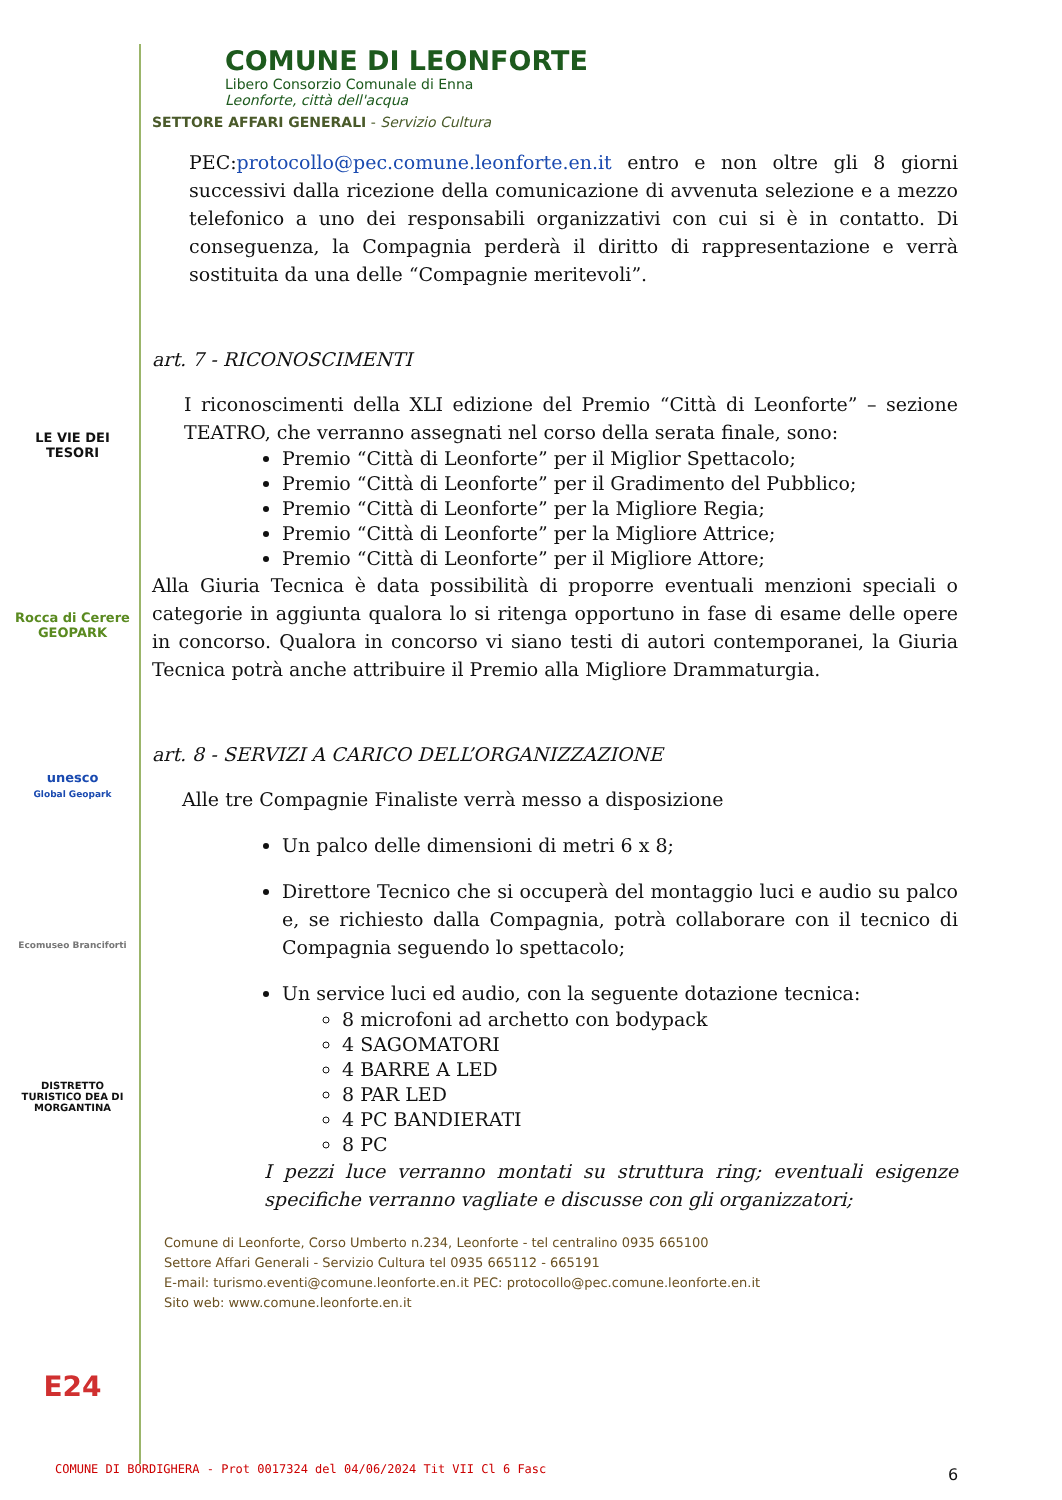LE VIE DEI TESORI
Rocca di Cerere GEOPARK
unesco
Global Geopark
Ecomuseo Branciforti
DISTRETTO TURISTICO DEA DI MORGANTINA
E24
COMUNE DI LEONFORTE
Libero Consorzio Comunale di Enna
Leonforte, città dell'acqua
SETTORE AFFARI GENERALI - Servizio Cultura
PEC:protocollo@pec.comune.leonforte.en.it entro e non oltre gli 8 giorni successivi dalla ricezione della comunicazione di avvenuta selezione e a mezzo telefonico a uno dei responsabili organizzativi con cui si è in contatto. Di conseguenza, la Compagnia perderà il diritto di rappresentazione e verrà sostituita da una delle “Compagnie meritevoli”.
art. 7 - RICONOSCIMENTI
I riconoscimenti della XLI edizione del Premio “Città di Leonforte” – sezione TEATRO, che verranno assegnati nel corso della serata finale, sono:
Premio “Città di Leonforte” per il Miglior Spettacolo;
Premio “Città di Leonforte” per il Gradimento del Pubblico;
Premio “Città di Leonforte” per la Migliore Regia;
Premio “Città di Leonforte” per la Migliore Attrice;
Premio “Città di Leonforte” per il Migliore Attore;
Alla Giuria Tecnica è data possibilità di proporre eventuali menzioni speciali o categorie in aggiunta qualora lo si ritenga opportuno in fase di esame delle opere in concorso. Qualora in concorso vi siano testi di autori contemporanei, la Giuria Tecnica potrà anche attribuire il Premio alla Migliore Drammaturgia.
art. 8 - SERVIZI A CARICO DELL’ORGANIZZAZIONE
Alle tre Compagnie Finaliste verrà messo a disposizione
Un palco delle dimensioni di metri 6 x 8;
Direttore Tecnico che si occuperà del montaggio luci e audio su palco e, se richiesto dalla Compagnia, potrà collaborare con il tecnico di Compagnia seguendo lo spettacolo;
Un service luci ed audio, con la seguente dotazione tecnica:
8 microfoni ad archetto con bodypack
4 SAGOMATORI
4 BARRE A LED
8 PAR LED
4 PC BANDIERATI
8 PC
I pezzi luce verranno montati su struttura ring; eventuali esigenze specifiche verranno vagliate e discusse con gli organizzatori;
Comune di Leonforte, Corso Umberto n.234, Leonforte - tel centralino 0935 665100
Settore Affari Generali - Servizio Cultura tel 0935 665112 - 665191
E-mail: turismo.eventi@comune.leonforte.en.it PEC: protocollo@pec.comune.leonforte.en.it
Sito web: www.comune.leonforte.en.it
COMUNE DI BORDIGHERA - Prot 0017324 del 04/06/2024 Tit VII Cl 6 Fasc
6